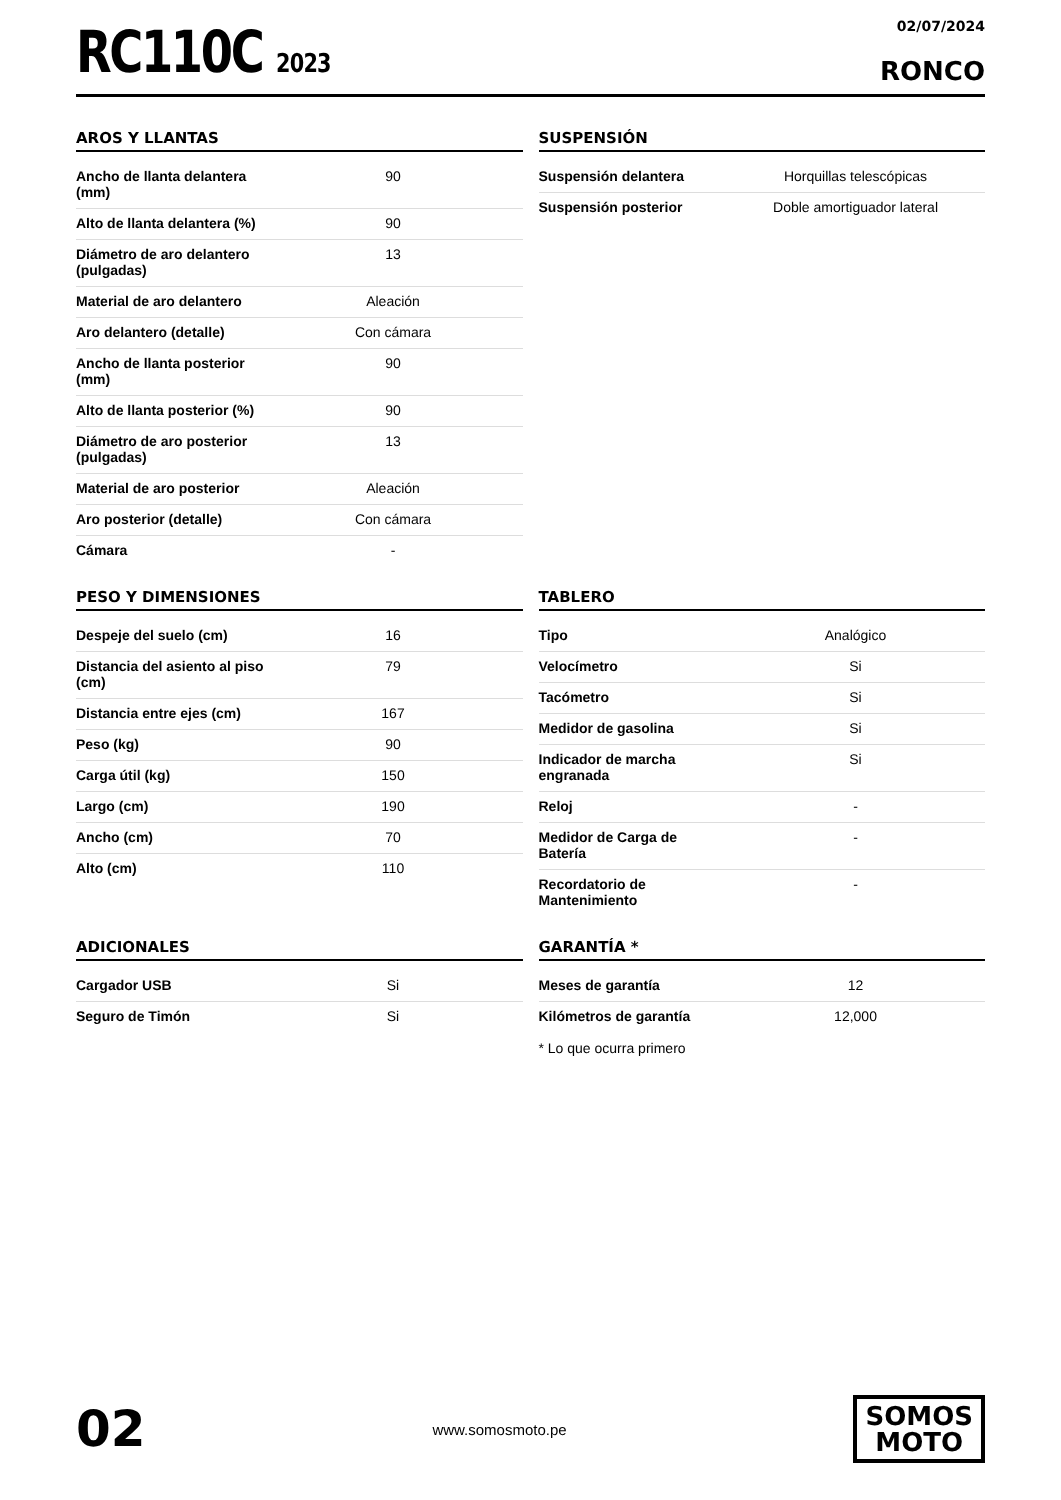RC110C 2023
02/07/2024
RONCO
AROS Y LLANTAS
| Ancho de llanta delantera (mm) | 90 |
| Alto de llanta delantera (%) | 90 |
| Diámetro de aro delantero (pulgadas) | 13 |
| Material de aro delantero | Aleación |
| Aro delantero (detalle) | Con cámara |
| Ancho de llanta posterior (mm) | 90 |
| Alto de llanta posterior (%) | 90 |
| Diámetro de aro posterior (pulgadas) | 13 |
| Material de aro posterior | Aleación |
| Aro posterior (detalle) | Con cámara |
| Cámara | - |
SUSPENSIÓN
| Suspensión delantera | Horquillas telescópicas |
| Suspensión posterior | Doble amortiguador lateral |
PESO Y DIMENSIONES
| Despeje del suelo (cm) | 16 |
| Distancia del asiento al piso (cm) | 79 |
| Distancia entre ejes (cm) | 167 |
| Peso (kg) | 90 |
| Carga útil (kg) | 150 |
| Largo (cm) | 190 |
| Ancho (cm) | 70 |
| Alto (cm) | 110 |
TABLERO
| Tipo | Analógico |
| Velocímetro | Si |
| Tacómetro | Si |
| Medidor de gasolina | Si |
| Indicador de marcha engranada | Si |
| Reloj | - |
| Medidor de Carga de Batería | - |
| Recordatorio de Mantenimiento | - |
ADICIONALES
| Cargador USB | Si |
| Seguro de Timón | Si |
GARANTÍA *
| Meses de garantía | 12 |
| Kilómetros de garantía | 12,000 |
* Lo que ocurra primero
02
www.somosmoto.pe
SOMOS
MOTO